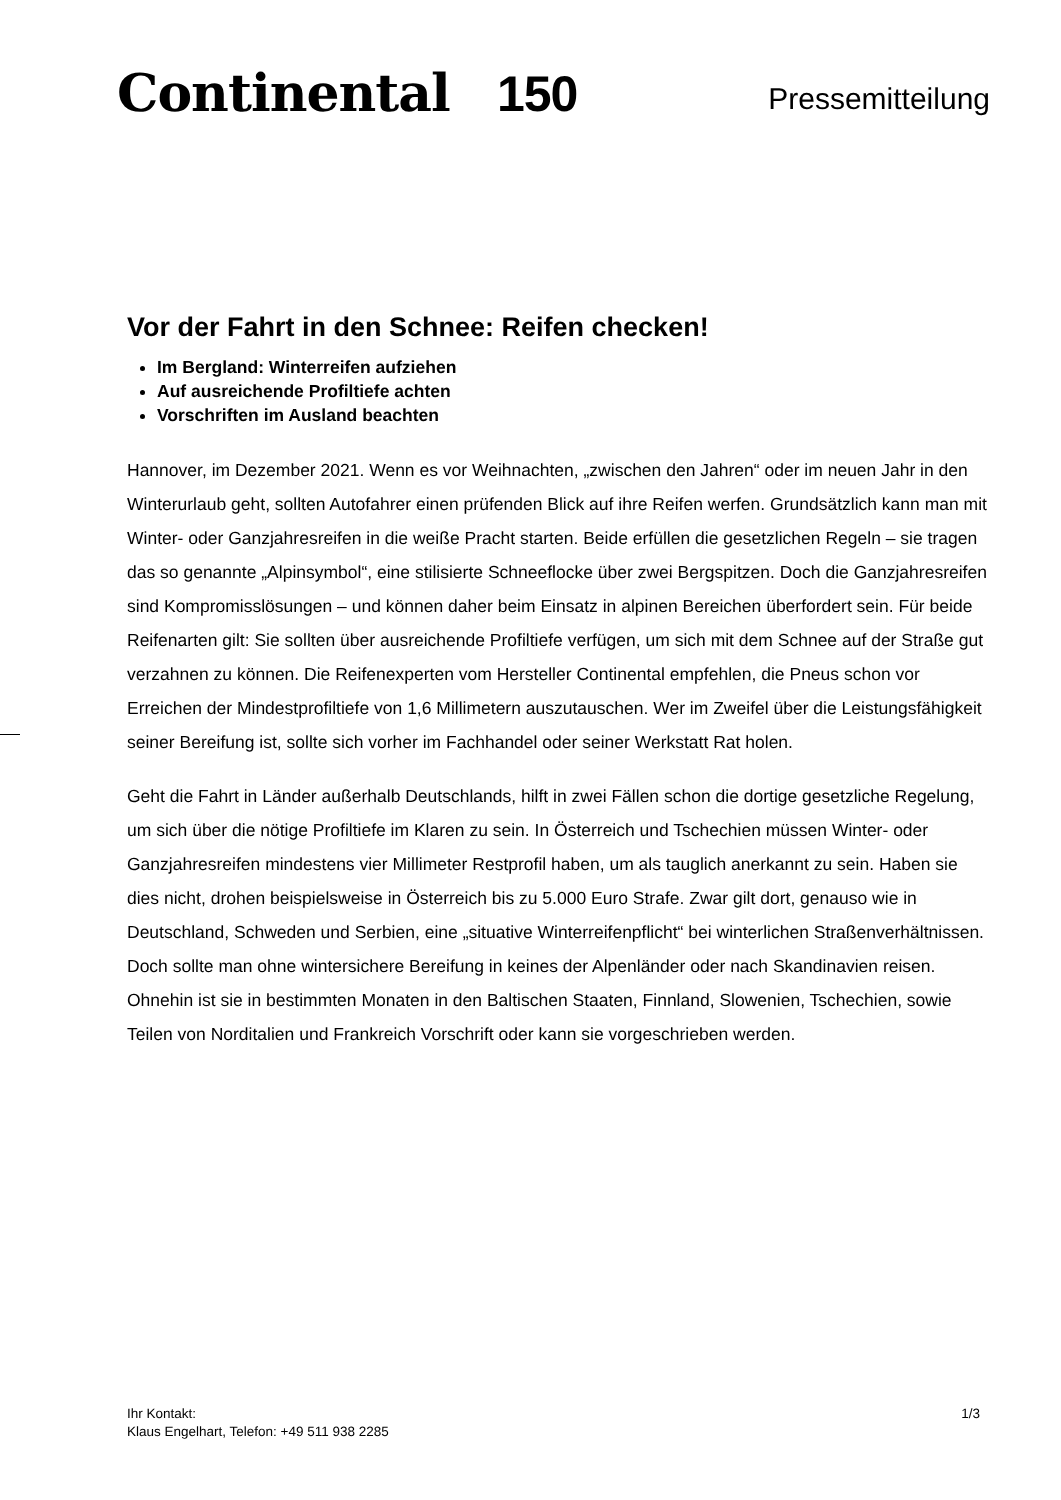Continental 150
Pressemitteilung
Vor der Fahrt in den Schnee: Reifen checken!
Im Bergland: Winterreifen aufziehen
Auf ausreichende Profiltiefe achten
Vorschriften im Ausland beachten
Hannover, im Dezember 2021. Wenn es vor Weihnachten, „zwischen den Jahren“ oder im neuen Jahr in den Winterurlaub geht, sollten Autofahrer einen prüfenden Blick auf ihre Reifen werfen. Grundsätzlich kann man mit Winter- oder Ganzjahresreifen in die weiße Pracht starten. Beide erfüllen die gesetzlichen Regeln – sie tragen das so genannte „Alpinsymbol“, eine stilisierte Schneeflocke über zwei Bergspitzen. Doch die Ganzjahresreifen sind Kompromisslösungen – und können daher beim Einsatz in alpinen Bereichen überfordert sein. Für beide Reifenarten gilt: Sie sollten über ausreichende Profiltiefe verfügen, um sich mit dem Schnee auf der Straße gut verzahnen zu können. Die Reifenexperten vom Hersteller Continental empfehlen, die Pneus schon vor Erreichen der Mindestprofiltiefe von 1,6 Millimetern auszutauschen. Wer im Zweifel über die Leistungsfähigkeit seiner Bereifung ist, sollte sich vorher im Fachhandel oder seiner Werkstatt Rat holen.
Geht die Fahrt in Länder außerhalb Deutschlands, hilft in zwei Fällen schon die dortige gesetzliche Regelung, um sich über die nötige Profiltiefe im Klaren zu sein. In Österreich und Tschechien müssen Winter- oder Ganzjahresreifen mindestens vier Millimeter Restprofil haben, um als tauglich anerkannt zu sein. Haben sie dies nicht, drohen beispielsweise in Österreich bis zu 5.000 Euro Strafe. Zwar gilt dort, genauso wie in Deutschland, Schweden und Serbien, eine „situative Winterreifenpflicht“ bei winterlichen Straßenverhältnissen. Doch sollte man ohne wintersichere Bereifung in keines der Alpenländer oder nach Skandinavien reisen. Ohnehin ist sie in bestimmten Monaten in den Baltischen Staaten, Finnland, Slowenien, Tschechien, sowie Teilen von Norditalien und Frankreich Vorschrift oder kann sie vorgeschrieben werden.
Ihr Kontakt:
Klaus Engelhart, Telefon: +49 511 938 2285
1/3